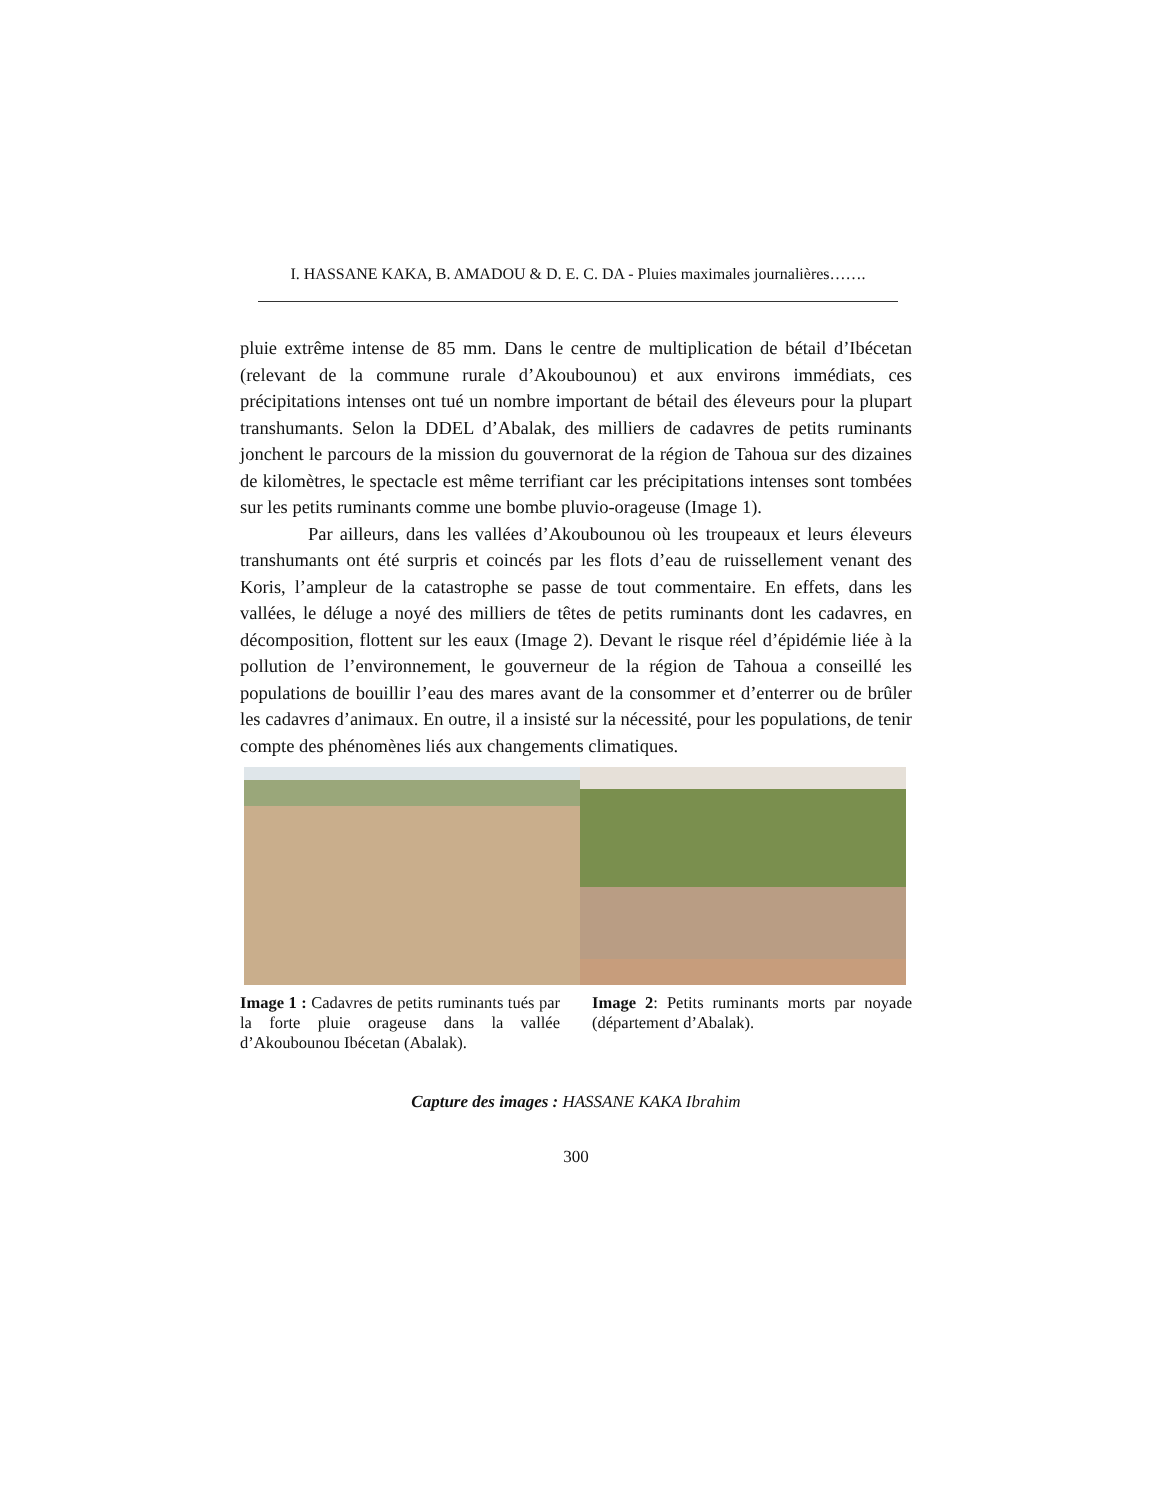I. HASSANE KAKA, B. AMADOU & D. E. C. DA - Pluies maximales journalières…….
pluie extrême intense de 85 mm. Dans le centre de multiplication de bétail d’Ibécetan (relevant de la commune rurale d’Akoubounou) et aux environs immédiats, ces précipitations intenses ont tué un nombre important de bétail des éleveurs pour la plupart transhumants. Selon la DDEL d’Abalak, des milliers de cadavres de petits ruminants jonchent le parcours de la mission du gouvernorat de la région de Tahoua sur des dizaines de kilomètres, le spectacle est même terrifiant car les précipitations intenses sont tombées sur les petits ruminants comme une bombe pluvio-orageuse (Image 1).
Par ailleurs, dans les vallées d’Akoubounou où les troupeaux et leurs éleveurs transhumants ont été surpris et coincés par les flots d’eau de ruissellement venant des Koris, l’ampleur de la catastrophe se passe de tout commentaire. En effets, dans les vallées, le déluge a noyé des milliers de têtes de petits ruminants dont les cadavres, en décomposition, flottent sur les eaux (Image 2). Devant le risque réel d’épidémie liée à la pollution de l’environnement, le gouverneur de la région de Tahoua a conseillé les populations de bouillir l’eau des mares avant de la consommer et d’enterrer ou de brûler les cadavres d’animaux. En outre, il a insisté sur la nécessité, pour les populations, de tenir compte des phénomènes liés aux changements climatiques.
Image 1 : Cadavres de petits ruminants tués par la forte pluie orageuse dans la vallée d’Akoubounou Ibécetan (Abalak).
Image 2: Petits ruminants morts par noyade (département d’Abalak).
Capture des images : HASSANE KAKA Ibrahim
300